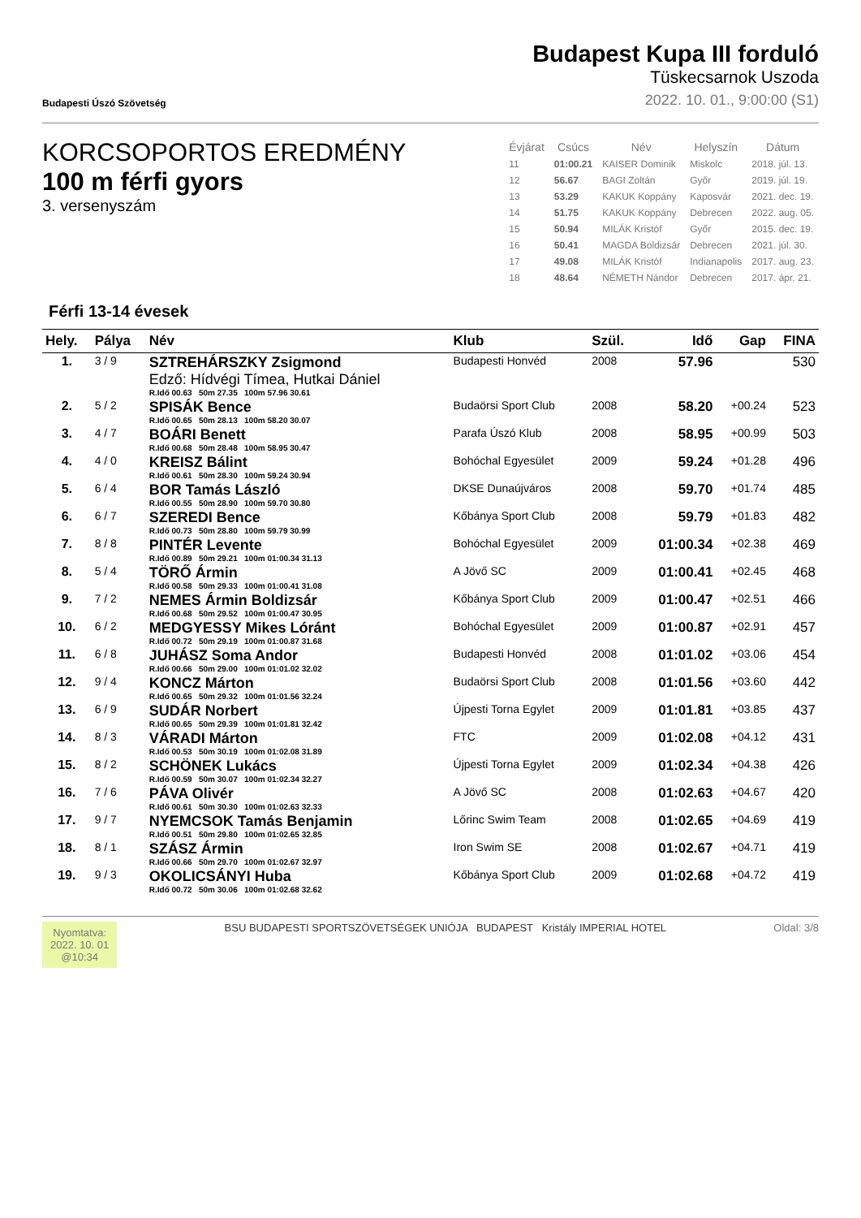Budapesti Úszó Szövetség
Budapest Kupa III forduló
Tüskecsarnok Uszoda
2022. 10. 01., 9:00:00 (S1)
KORCSOPORTOS EREDMÉNY
100 m férfi gyors
3. versenyszám
| Évjárat | Csúcs | Név | Helyszín | Dátum |
| --- | --- | --- | --- | --- |
| 11 | 01:00.21 | KAISER Dominik | Miskolc | 2018. júl. 13. |
| 12 | 56.67 | BAGI Zoltán | Győr | 2019. júl. 19. |
| 13 | 53.29 | KAKUK Koppány | Kaposvár | 2021. dec. 19. |
| 14 | 51.75 | KAKUK Koppány | Debrecen | 2022. aug. 05. |
| 15 | 50.94 | MILÁK Kristóf | Győr | 2015. dec. 19. |
| 16 | 50.41 | MAGDA Boldizsár | Debrecen | 2021. júl. 30. |
| 17 | 49.08 | MILÁK Kristóf | Indianapolis | 2017. aug. 23. |
| 18 | 48.64 | NÉMETH Nándor | Debrecen | 2017. ápr. 21. |
Férfi 13-14 évesek
| Hely. | Pálya | Név | Klub | Szül. | Idő | Gap | FINA |
| --- | --- | --- | --- | --- | --- | --- | --- |
| 1. | 3 / 9 | SZTREHÁRSZKY Zsigmond Edző: Hídvégi Tímea, Hutkai Dániel R.Idő 00.63 50m 27.35 100m 57.96 30.61 | Budapesti Honvéd | 2008 | 57.96 | | 530 |
| 2. | 5 / 2 | SPISÁK Bence R.Idő 00.65 50m 28.13 100m 58.20 30.07 | Budaörsi Sport Club | 2008 | 58.20 | +00.24 | 523 |
| 3. | 4 / 7 | BOÁRI Benett R.Idő 00.68 50m 28.48 100m 58.95 30.47 | Parafa Úszó Klub | 2008 | 58.95 | +00.99 | 503 |
| 4. | 4 / 0 | KREISZ Bálint R.Idő 00.61 50m 28.30 100m 59.24 30.94 | Bohóchal Egyesület | 2009 | 59.24 | +01.28 | 496 |
| 5. | 6 / 4 | BOR Tamás László R.Idő 00.55 50m 28.90 100m 59.70 30.80 | DKSE Dunaújváros | 2008 | 59.70 | +01.74 | 485 |
| 6. | 6 / 7 | SZEREDI Bence R.Idő 00.73 50m 28.80 100m 59.79 30.99 | Kőbánya Sport Club | 2008 | 59.79 | +01.83 | 482 |
| 7. | 8 / 8 | PINTÉR Levente R.Idő 00.89 50m 29.21 100m 01:00.34 31.13 | Bohóchal Egyesület | 2009 | 01:00.34 | +02.38 | 469 |
| 8. | 5 / 4 | TÖRŐ Ármin R.Idő 00.58 50m 29.33 100m 01:00.41 31.08 | A Jövő SC | 2009 | 01:00.41 | +02.45 | 468 |
| 9. | 7 / 2 | NEMES Ármin Boldizsár R.Idő 00.68 50m 29.52 100m 01:00.47 30.95 | Kőbánya Sport Club | 2009 | 01:00.47 | +02.51 | 466 |
| 10. | 6 / 2 | MEDGYESSY Mikes Lóránt R.Idő 00.72 50m 29.19 100m 01:00.87 31.68 | Bohóchal Egyesület | 2009 | 01:00.87 | +02.91 | 457 |
| 11. | 6 / 8 | JUHÁSZ Soma Andor R.Idő 00.66 50m 29.00 100m 01:01.02 32.02 | Budapesti Honvéd | 2008 | 01:01.02 | +03.06 | 454 |
| 12. | 9 / 4 | KONCZ Márton R.Idő 00.65 50m 29.32 100m 01:01.56 32.24 | Budaörsi Sport Club | 2008 | 01:01.56 | +03.60 | 442 |
| 13. | 6 / 9 | SUDÁR Norbert R.Idő 00.65 50m 29.39 100m 01:01.81 32.42 | Újpesti Torna Egylet | 2009 | 01:01.81 | +03.85 | 437 |
| 14. | 8 / 3 | VÁRADI Márton R.Idő 00.53 50m 30.19 100m 01:02.08 31.89 | FTC | 2009 | 01:02.08 | +04.12 | 431 |
| 15. | 8 / 2 | SCHÖNEK Lukács R.Idő 00.59 50m 30.07 100m 01:02.34 32.27 | Újpesti Torna Egylet | 2009 | 01:02.34 | +04.38 | 426 |
| 16. | 7 / 6 | PÁVA Olivér R.Idő 00.61 50m 30.30 100m 01:02.63 32.33 | A Jövő SC | 2008 | 01:02.63 | +04.67 | 420 |
| 17. | 9 / 7 | NYEMCSOK Tamás Benjamin R.Idő 00.51 50m 29.80 100m 01:02.65 32.85 | Lőrinc Swim Team | 2008 | 01:02.65 | +04.69 | 419 |
| 18. | 8 / 1 | SZÁSZ Ármin R.Idő 00.66 50m 29.70 100m 01:02.67 32.97 | Iron Swim SE | 2008 | 01:02.67 | +04.71 | 419 |
| 19. | 9 / 3 | OKOLICSÁNYI Huba R.Idő 00.72 50m 30.06 100m 01:02.68 32.62 | Kőbánya Sport Club | 2009 | 01:02.68 | +04.72 | 419 |
Nyomtatva:
2022. 10. 01
@10:34
BSU BUDAPESTI SPORTSZÖVETSÉGEK UNIÓJA BUDAPEST Kristály IMPERIAL HOTEL
Oldal: 3/8